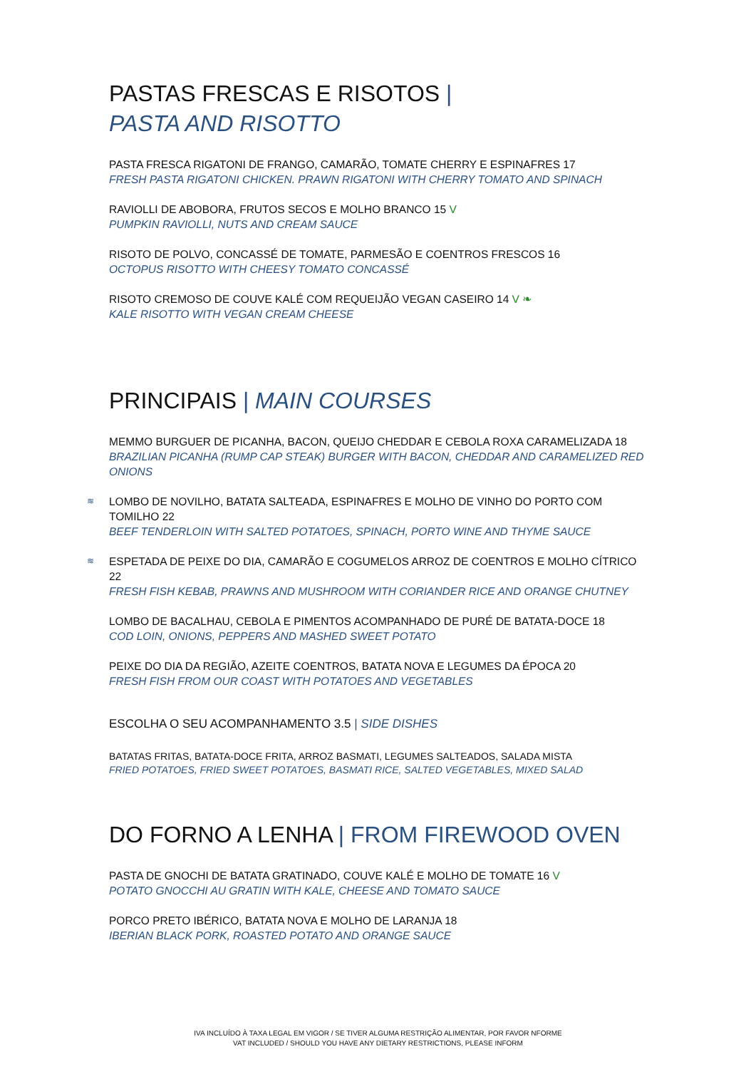PASTAS FRESCAS E RISOTOS |
PASTA AND RISOTTO
PASTA FRESCA RIGATONI DE FRANGO, CAMARÃO, TOMATE CHERRY E ESPINAFRES 17
FRESH PASTA RIGATONI CHICKEN. PRAWN RIGATONI WITH CHERRY TOMATO AND SPINACH
RAVIOLLI DE ABOBORA, FRUTOS SECOS E MOLHO BRANCO 15 V
PUMPKIN RAVIOLLI, NUTS AND CREAM SAUCE
RISOTO DE POLVO, CONCASSÉ DE TOMATE, PARMESÃO E COENTROS FRESCOS 16
OCTOPUS RISOTTO WITH CHEESY TOMATO CONCASSÉ
RISOTO CREMOSO DE COUVE KALÉ COM REQUEIJÃO VEGAN CASEIRO 14 V ❧
KALE RISOTTO WITH VEGAN CREAM CHEESE
PRINCIPAIS | MAIN COURSES
MEMMO BURGUER DE PICANHA, BACON, QUEIJO CHEDDAR E CEBOLA ROXA CARAMELIZADA 18
BRAZILIAN PICANHA (RUMP CAP STEAK) BURGER WITH BACON, CHEDDAR AND CARAMELIZED RED ONIONS
≋ LOMBO DE NOVILHO, BATATA SALTEADA, ESPINAFRES E MOLHO DE VINHO DO PORTO COM TOMILHO 22
BEEF TENDERLOIN WITH SALTED POTATOES, SPINACH, PORTO WINE AND THYME SAUCE
≋ ESPETADA DE PEIXE DO DIA, CAMARÃO E COGUMELOS ARROZ DE COENTROS E MOLHO CÍTRICO 22
FRESH FISH KEBAB, PRAWNS AND MUSHROOM WITH CORIANDER RICE AND ORANGE CHUTNEY
LOMBO DE BACALHAU, CEBOLA E PIMENTOS ACOMPANHADO DE PURÉ DE BATATA-DOCE 18
COD LOIN, ONIONS, PEPPERS AND MASHED SWEET POTATO
PEIXE DO DIA DA REGIÃO, AZEITE COENTROS, BATATA NOVA E LEGUMES DA ÉPOCA 20
FRESH FISH FROM OUR COAST WITH POTATOES AND VEGETABLES
ESCOLHA O SEU ACOMPANHAMENTO 3.5 | SIDE DISHES
BATATAS FRITAS, BATATA-DOCE FRITA, ARROZ BASMATI, LEGUMES SALTEADOS, SALADA MISTA
FRIED POTATOES, FRIED SWEET POTATOES, BASMATI RICE, SALTED VEGETABLES, MIXED SALAD
DO FORNO A LENHA | FROM FIREWOOD OVEN
PASTA DE GNOCHI DE BATATA GRATINADO, COUVE KALÉ E MOLHO DE TOMATE 16 V
POTATO GNOCCHI AU GRATIN WITH KALE, CHEESE AND TOMATO SAUCE
PORCO PRETO IBÉRICO, BATATA NOVA E MOLHO DE LARANJA 18
IBERIAN BLACK PORK, ROASTED POTATO AND ORANGE SAUCE
IVA INCLUÍDO À TAXA LEGAL EM VIGOR / SE TIVER ALGUMA RESTRIÇÃO ALIMENTAR, POR FAVOR NFORME
VAT INCLUDED / SHOULD YOU HAVE ANY DIETARY RESTRICTIONS, PLEASE INFORM